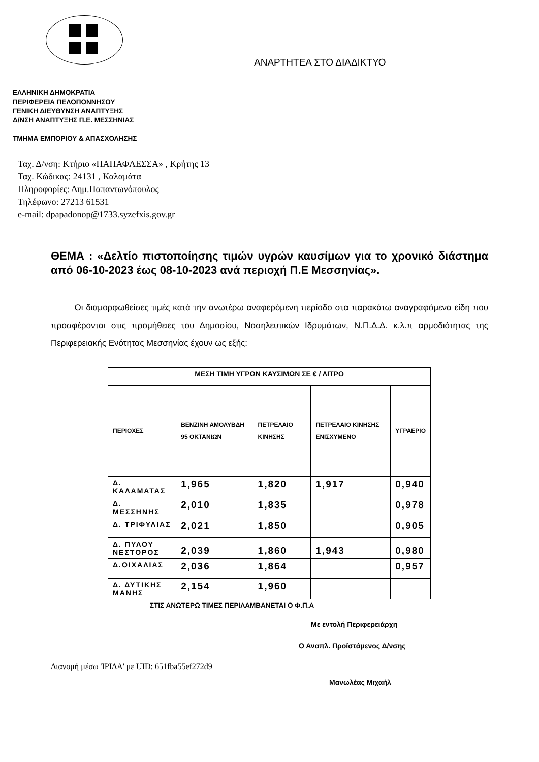ΑΝΑΡΤΗΤΕΑ ΣΤΟ ΔΙΑΔΙΚΤΥΟ
ΕΛΛΗΝΙΚΗ ΔΗΜΟΚΡΑΤΙΑ
ΠΕΡΙΦΕΡΕΙΑ ΠΕΛΟΠΟΝΝΗΣΟΥ
ΓΕΝΙΚΗ ΔΙΕΥΘΥΝΣΗ ΑΝΑΠΤΥΞΗΣ
Δ/ΝΣΗ ΑΝΑΠΤΥΞΗΣ Π.Ε. ΜΕΣΣΗΝΙΑΣ
ΤΜΗΜΑ ΕΜΠΟΡΙΟΥ & ΑΠΑΣΧΟΛΗΣΗΣ
Ταχ. Δ/νση: Κτήριο «ΠΑΠΑΦΛΕΣΣΑ» , Κρήτης 13
Ταχ. Κώδικας: 24131 , Καλαμάτα
Πληροφορίες: Δημ.Παπαντωνόπουλος
Τηλέφωνο: 27213 61531
e-mail: dpapadonop@1733.syzefxis.gov.gr
ΘΕΜΑ : «Δελτίο πιστοποίησης τιμών υγρών καυσίμων για το χρονικό διάστημα από 06-10-2023 έως 08-10-2023 ανά περιοχή Π.Ε Μεσσηνίας».
Οι διαμορφωθείσες τιμές κατά την ανωτέρω αναφερόμενη περίοδο στα παρακάτω αναγραφόμενα είδη που προσφέρονται στις προμήθειες του Δημοσίου, Νοσηλευτικών Ιδρυμάτων, Ν.Π.Δ.Δ. κ.λ.π αρμοδιότητας της Περιφερειακής Ενότητας Μεσσηνίας έχουν ως εξής:
| ΜΕΣΗ ΤΙΜΗ ΥΓΡΩΝ ΚΑΥΣΙΜΩΝ ΣΕ € / ΛΙΤΡΟ | | | | |
| --- | --- | --- | --- | --- |
| ΠΕΡΙΟΧΕΣ | ΒΕΝΖΙΝΗ ΑΜΟΛΥΒΔΗ 95 ΟΚΤΑΝΙΩΝ | ΠΕΤΡΕΛΑΙΟ ΚΙΝΗΣΗΣ | ΠΕΤΡΕΛΑΙΟ ΚΙΝΗΣΗΣ ΕΝΙΣΧΥΜΕΝΟ | ΥΓΡΑΕΡΙΟ |
| Δ. ΚΑΛΑΜΑΤΑΣ | 1,965 | 1,820 | 1,917 | 0,940 |
| Δ. ΜΕΣΣΗΝΗΣ | 2,010 | 1,835 | | 0,978 |
| Δ. ΤΡΙΦΥΛΙΑΣ | 2,021 | 1,850 | | 0,905 |
| Δ. ΠΥΛΟΥ ΝΕΣΤΟΡΟΣ | 2,039 | 1,860 | 1,943 | 0,980 |
| Δ.ΟΙΧΑΛΙΑΣ | 2,036 | 1,864 | | 0,957 |
| Δ. ΔΥΤΙΚΗΣ ΜΑΝΗΣ | 2,154 | 1,960 | | |
ΣΤΙΣ ΑΝΩΤΕΡΩ ΤΙΜΕΣ ΠΕΡΙΛΑΜΒΑΝΕΤΑΙ Ο Φ.Π.Α
Με εντολή Περιφερειάρχη
Ο Αναπλ. Προϊστάμενος Δ/νσης
Διανομή μέσω 'ΙΡΙΔΑ' με UID: 651fba55ef272d9
Μανωλέας Μιχαήλ